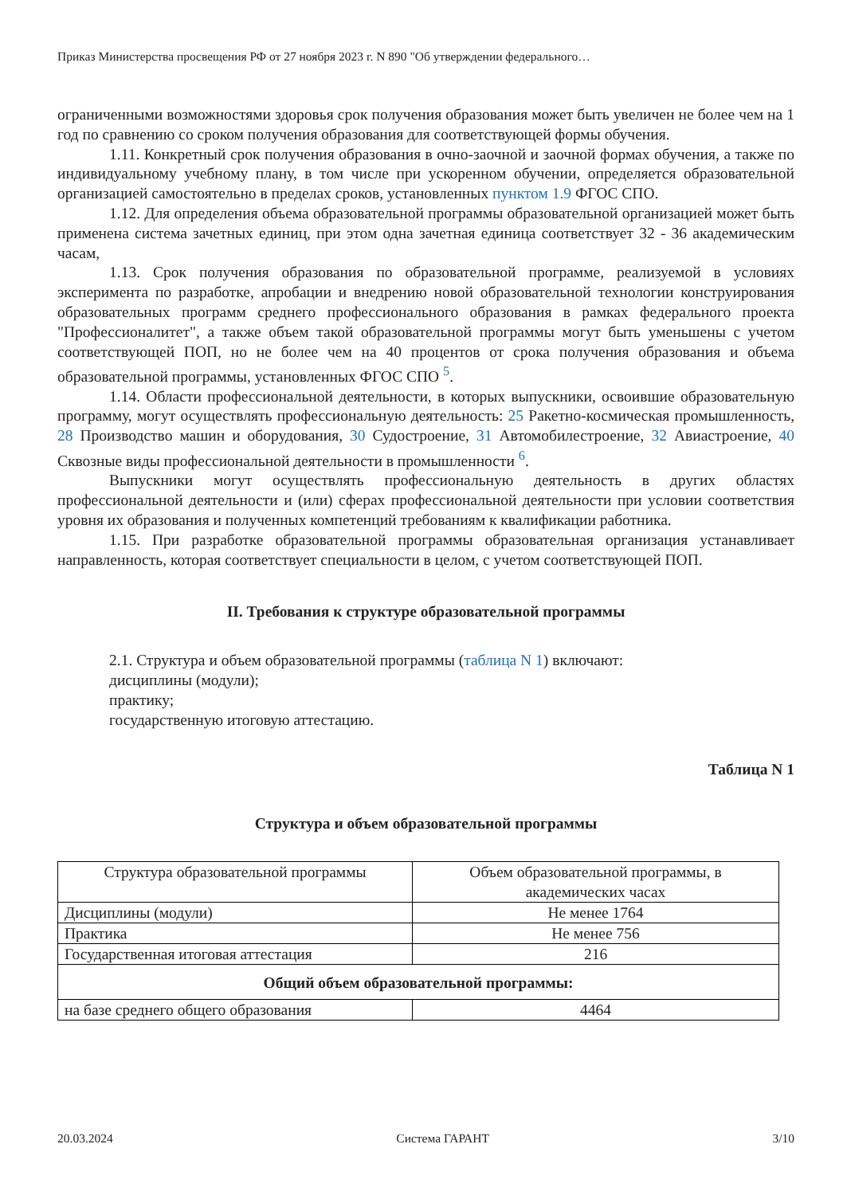Приказ Министерства просвещения РФ от 27 ноября 2023 г. N 890 "Об утверждении федерального…
ограниченными возможностями здоровья срок получения образования может быть увеличен не более чем на 1 год по сравнению со сроком получения образования для соответствующей формы обучения.
1.11. Конкретный срок получения образования в очно-заочной и заочной формах обучения, а также по индивидуальному учебному плану, в том числе при ускоренном обучении, определяется образовательной организацией самостоятельно в пределах сроков, установленных пунктом 1.9 ФГОС СПО.
1.12. Для определения объема образовательной программы образовательной организацией может быть применена система зачетных единиц, при этом одна зачетная единица соответствует 32 - 36 академическим часам,
1.13. Срок получения образования по образовательной программе, реализуемой в условиях эксперимента по разработке, апробации и внедрению новой образовательной технологии конструирования образовательных программ среднего профессионального образования в рамках федерального проекта "Профессионалитет", а также объем такой образовательной программы могут быть уменьшены с учетом соответствующей ПОП, но не более чем на 40 процентов от срока получения образования и объема образовательной программы, установленных ФГОС СПО <sup>5</sup>.
1.14. Области профессиональной деятельности, в которых выпускники, освоившие образовательную программу, могут осуществлять профессиональную деятельность: 25 Ракетно-космическая промышленность, 28 Производство машин и оборудования, 30 Судостроение, 31 Автомобилестроение, 32 Авиастроение, 40 Сквозные виды профессиональной деятельности в промышленности <sup>6</sup>.
Выпускники могут осуществлять профессиональную деятельность в других областях профессиональной деятельности и (или) сферах профессиональной деятельности при условии соответствия уровня их образования и полученных компетенций требованиям к квалификации работника.
1.15. При разработке образовательной программы образовательная организация устанавливает направленность, которая соответствует специальности в целом, с учетом соответствующей ПОП.
II. Требования к структуре образовательной программы
2.1. Структура и объем образовательной программы (таблица N 1) включают:
дисциплины (модули);
практику;
государственную итоговую аттестацию.
Таблица N 1
Структура и объем образовательной программы
| Структура образовательной программы | Объем образовательной программы, в академических часах |
| --- | --- |
| Дисциплины (модули) | Не менее 1764 |
| Практика | Не менее 756 |
| Государственная итоговая аттестация | 216 |
| Общий объем образовательной программы: | |
| на базе среднего общего образования | 4464 |
20.03.2024 Система ГАРАНТ 3/10